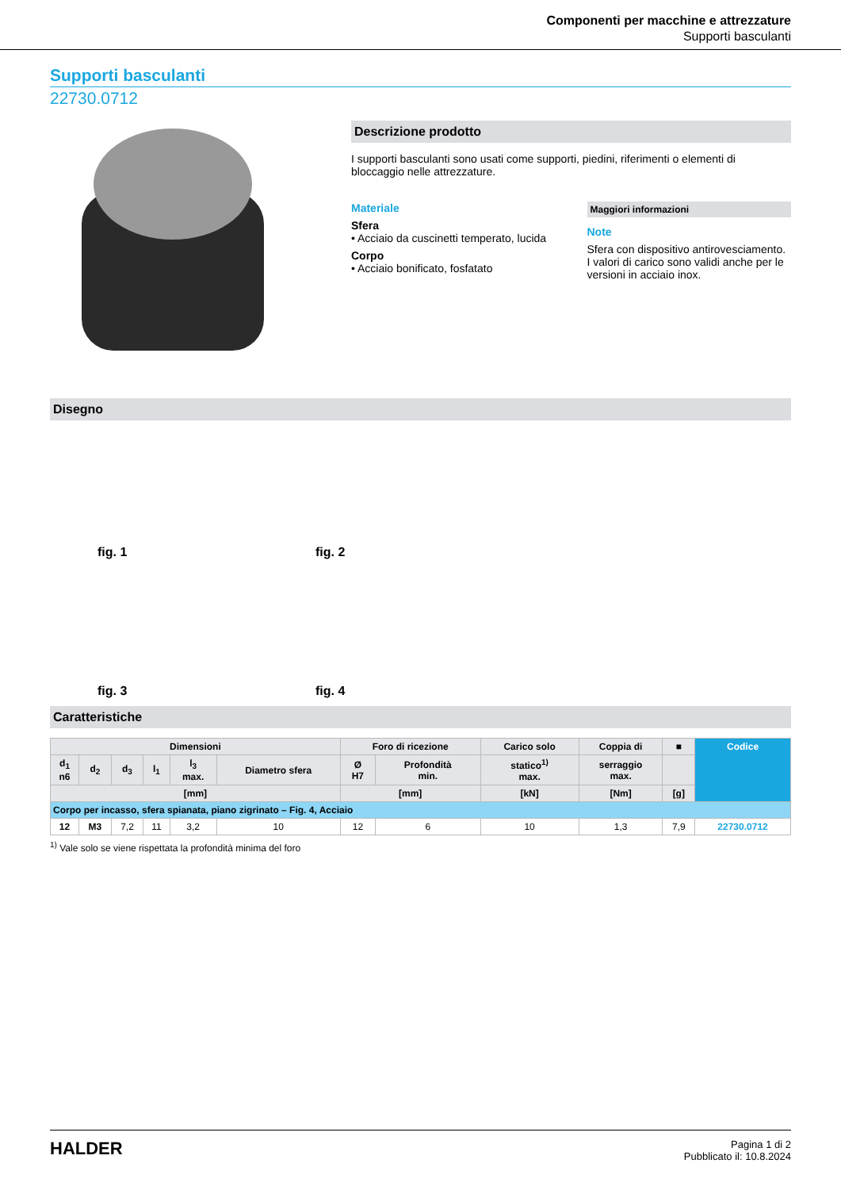Componenti per macchine e attrezzature
Supporti basculanti
Supporti basculanti
22730.0712
Descrizione prodotto
I supporti basculanti sono usati come supporti, piedini, riferimenti o elementi di bloccaggio nelle attrezzature.
Materiale
Sfera
• Acciaio da cuscinetti temperato, lucida
Corpo
• Acciaio bonificato, fosfatato
Maggiori informazioni
Note
Sfera con dispositivo antirovesciamento.
I valori di carico sono validi anche per le versioni in acciaio inox.
Disegno
fig. 1
fig. 2
fig. 3
fig. 4
Caratteristiche
| Dimensioni | | | | | | Foro di ricezione | | Carico solo | Coppia di | ■ | Codice |
| --- | --- | --- | --- | --- | --- | --- | --- | --- | --- | --- | --- |
| d<sub>1</sub> n6 | d<sub>2</sub> | d<sub>3</sub> | l<sub>1</sub> | l<sub>3</sub> max. | Diametro sfera | Ø H7 | Profondità min. | statico<sup>1)</sup> max. | serraggio max. | | |
| [mm] | | | | | | [mm] | | [kN] | [Nm] | [g] | |
| Corpo per incasso, sfera spianata, piano zigrinato – Fig. 4, Acciaio | | | | | | | | | | | |
| 12 | M3 | 7,2 | 11 | 3,2 | 10 | 12 | 6 | 10 | 1,3 | 7,9 | 22730.0712 |
<sup>1)</sup> Vale solo se viene rispettata la profondità minima del foro
HALDER
Pagina 1 di 2
Pubblicato il: 10.8.2024